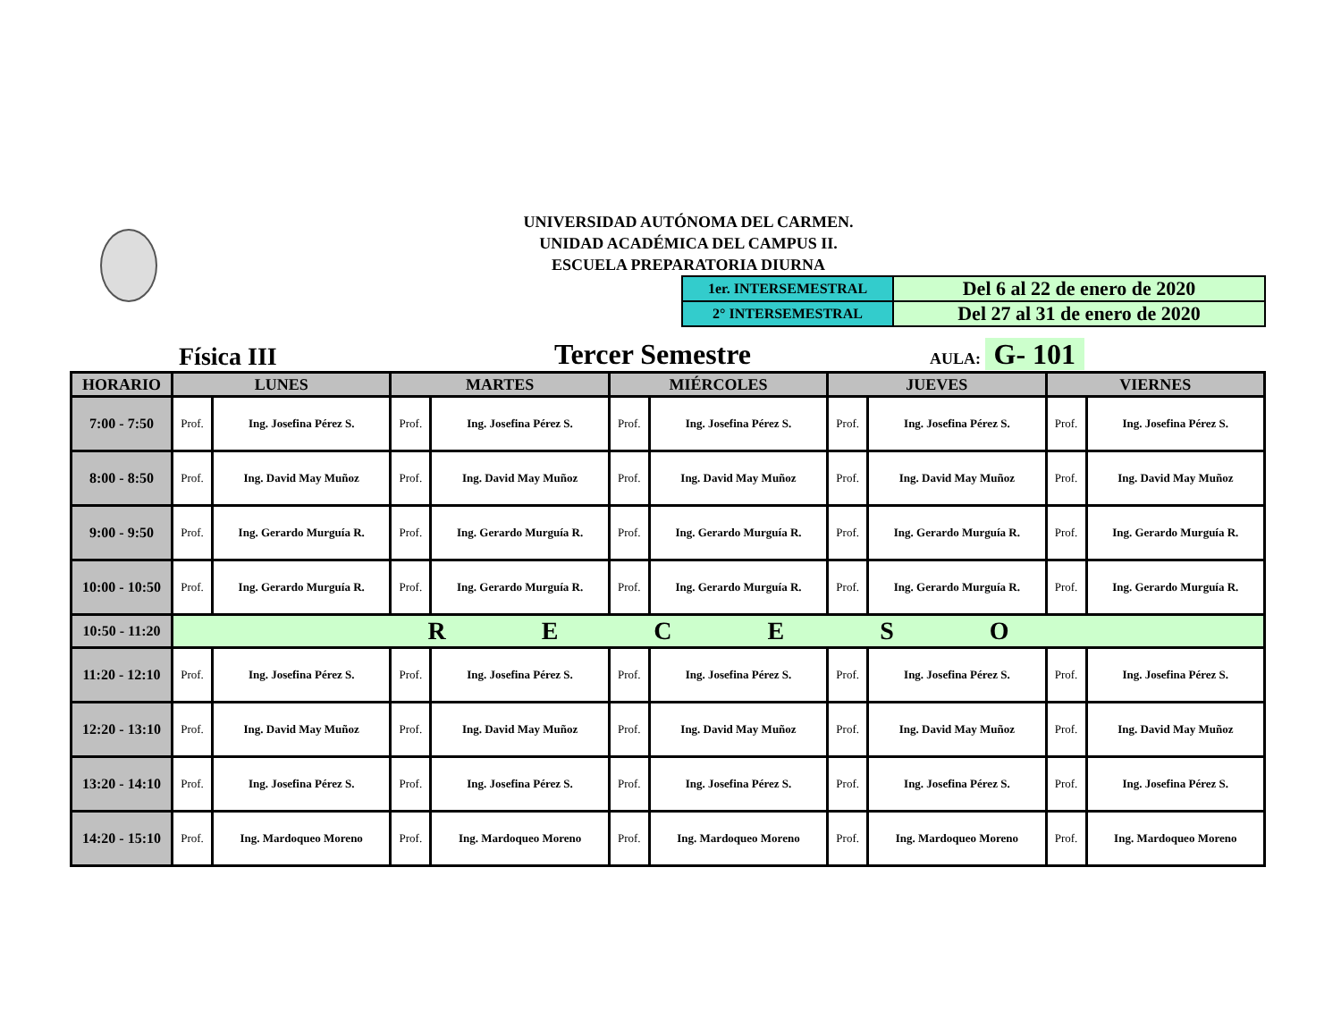UNIVERSIDAD AUTÓNOMA DEL CARMEN.
UNIDAD ACADÉMICA DEL CAMPUS II.
ESCUELA PREPARATORIA DIURNA
| 1er. INTERSEMESTRAL | Del 6 al 22 de enero de 2020 |
| 2° INTERSEMESTRAL | Del 27 al 31 de enero de 2020 |
Física III
Tercer Semestre
AULA: G- 101
| HORARIO | LUNES | | MARTES | | MIÉRCOLES | | JUEVES | | VIERNES | |
| --- | --- | --- | --- | --- | --- | --- | --- | --- | --- | --- |
| 7:00 - 7:50 | Prof. | Ing. Josefina Pérez S. | Prof. | Ing. Josefina Pérez S. | Prof. | Ing. Josefina Pérez S. | Prof. | Ing. Josefina Pérez S. | Prof. | Ing. Josefina Pérez S. |
| 8:00 - 8:50 | Prof. | Ing. David May Muñoz | Prof. | Ing. David May Muñoz | Prof. | Ing. David May Muñoz | Prof. | Ing. David May Muñoz | Prof. | Ing. David May Muñoz |
| 9:00 - 9:50 | Prof. | Ing. Gerardo Murguía R. | Prof. | Ing. Gerardo Murguía R. | Prof. | Ing. Gerardo Murguía R. | Prof. | Ing. Gerardo Murguía R. | Prof. | Ing. Gerardo Murguía R. |
| 10:00 - 10:50 | Prof. | Ing. Gerardo Murguía R. | Prof. | Ing. Gerardo Murguía R. | Prof. | Ing. Gerardo Murguía R. | Prof. | Ing. Gerardo Murguía R. | Prof. | Ing. Gerardo Murguía R. |
| 10:50 - 11:20 | R E C E S O | | | | | | | | | |
| 11:20 - 12:10 | Prof. | Ing. Josefina Pérez S. | Prof. | Ing. Josefina Pérez S. | Prof. | Ing. Josefina Pérez S. | Prof. | Ing. Josefina Pérez S. | Prof. | Ing. Josefina Pérez S. |
| 12:20 - 13:10 | Prof. | Ing. David May Muñoz | Prof. | Ing. David May Muñoz | Prof. | Ing. David May Muñoz | Prof. | Ing. David May Muñoz | Prof. | Ing. David May Muñoz |
| 13:20 - 14:10 | Prof. | Ing. Josefina Pérez S. | Prof. | Ing. Josefina Pérez S. | Prof. | Ing. Josefina Pérez S. | Prof. | Ing. Josefina Pérez S. | Prof. | Ing. Josefina Pérez S. |
| 14:20 - 15:10 | Prof. | Ing. Mardoqueo Moreno | Prof. | Ing. Mardoqueo Moreno | Prof. | Ing. Mardoqueo Moreno | Prof. | Ing. Mardoqueo Moreno | Prof. | Ing. Mardoqueo Moreno |